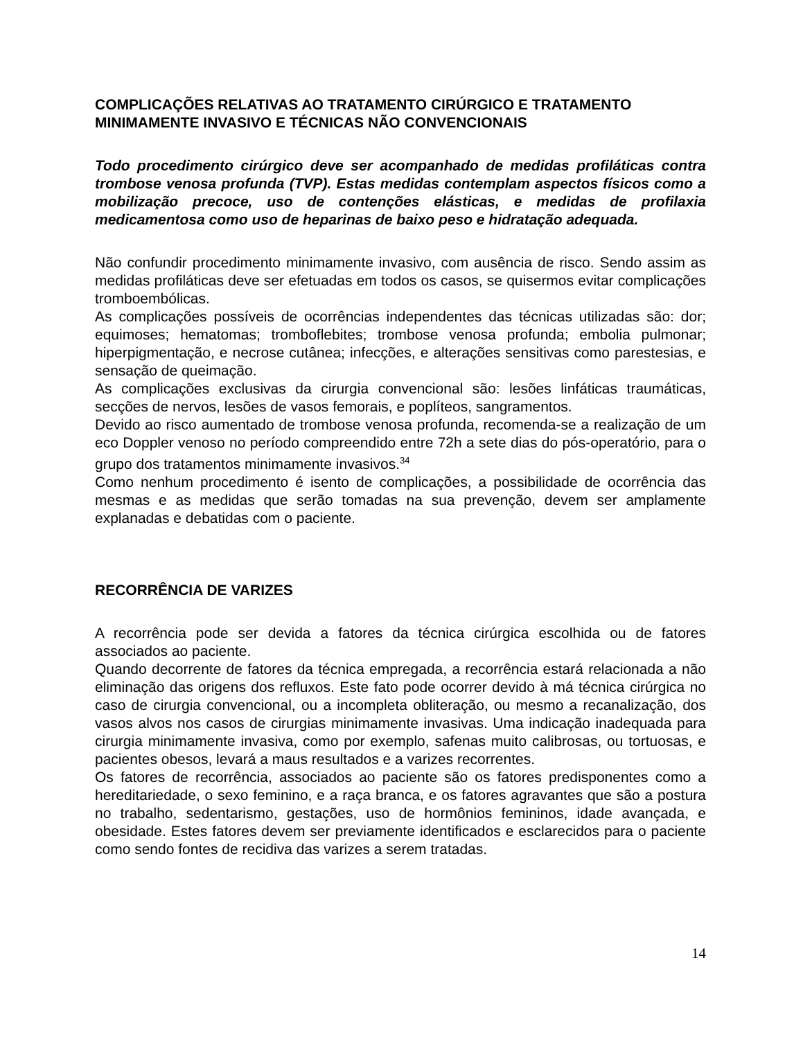COMPLICAÇÕES RELATIVAS AO TRATAMENTO CIRÚRGICO E TRATAMENTO MINIMAMENTE INVASIVO E TÉCNICAS NÃO CONVENCIONAIS
Todo procedimento cirúrgico deve ser acompanhado de medidas profiláticas contra trombose venosa profunda (TVP). Estas medidas contemplam aspectos físicos como a mobilização precoce, uso de contenções elásticas, e medidas de profilaxia medicamentosa como uso de heparinas de baixo peso e hidratação adequada.
Não confundir procedimento minimamente invasivo, com ausência de risco. Sendo assim as medidas profiláticas deve ser efetuadas em todos os casos, se quisermos evitar complicações tromboembólicas.
As complicações possíveis de ocorrências independentes das técnicas utilizadas são: dor; equimoses; hematomas; tromboflebites; trombose venosa profunda; embolia pulmonar; hiperpigmentação, e necrose cutânea; infecções, e alterações sensitivas como parestesias, e sensação de queimação.
As complicações exclusivas da cirurgia convencional são: lesões linfáticas traumáticas, secções de nervos, lesões de vasos femorais, e poplíteos, sangramentos.
Devido ao risco aumentado de trombose venosa profunda, recomenda-se a realização de um eco Doppler venoso no período compreendido entre 72h a sete dias do pós-operatório, para o grupo dos tratamentos minimamente invasivos.<sup>34</sup>
Como nenhum procedimento é isento de complicações, a possibilidade de ocorrência das mesmas e as medidas que serão tomadas na sua prevenção, devem ser amplamente explanadas e debatidas com o paciente.
RECORRÊNCIA DE VARIZES
A recorrência pode ser devida a fatores da técnica cirúrgica escolhida ou de fatores associados ao paciente.
Quando decorrente de fatores da técnica empregada, a recorrência estará relacionada a não eliminação das origens dos refluxos. Este fato pode ocorrer devido à má técnica cirúrgica no caso de cirurgia convencional, ou a incompleta obliteração, ou mesmo a recanalização, dos vasos alvos nos casos de cirurgias minimamente invasivas. Uma indicação inadequada para cirurgia minimamente invasiva, como por exemplo, safenas muito calibrosas, ou tortuosas, e pacientes obesos, levará a maus resultados e a varizes recorrentes.
Os fatores de recorrência, associados ao paciente são os fatores predisponentes como a hereditariedade, o sexo feminino, e a raça branca, e os fatores agravantes que são a postura no trabalho, sedentarismo, gestações, uso de hormônios femininos, idade avançada, e obesidade. Estes fatores devem ser previamente identificados e esclarecidos para o paciente como sendo fontes de recidiva das varizes a serem tratadas.
14